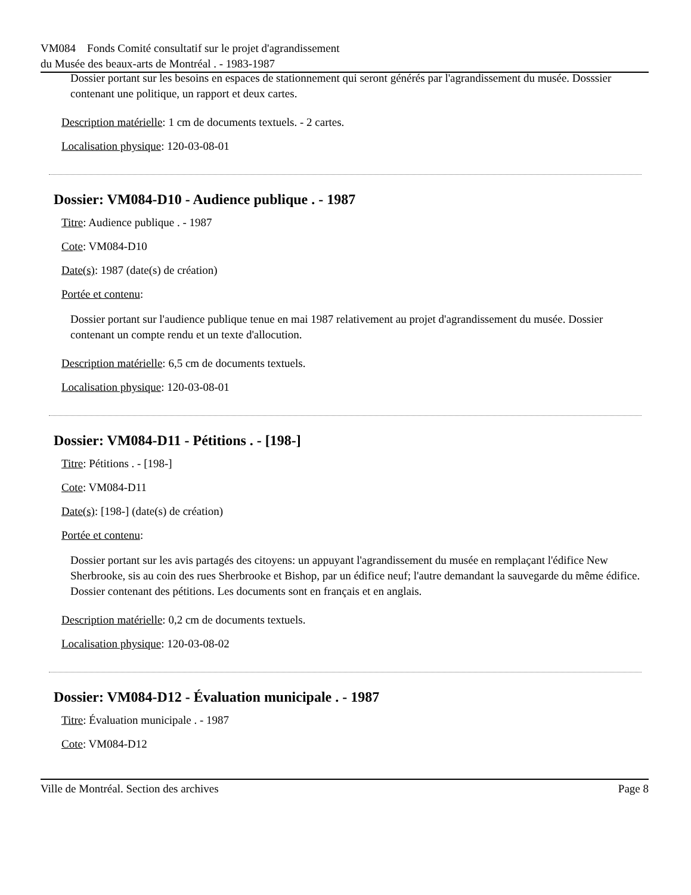VM084 Fonds Comité consultatif sur le projet d'agrandissement
du Musée des beaux-arts de Montréal . - 1983-1987
Dossier portant sur les besoins en espaces de stationnement qui seront générés par l'agrandissement du musée. Dosssier contenant une politique, un rapport et deux cartes.
Description matérielle: 1 cm de documents textuels. - 2 cartes.
Localisation physique: 120-03-08-01
Dossier: VM084-D10 - Audience publique . - 1987
Titre: Audience publique . - 1987
Cote: VM084-D10
Date(s): 1987 (date(s) de création)
Portée et contenu:
Dossier portant sur l'audience publique tenue en mai 1987 relativement au projet d'agrandissement du musée. Dossier contenant un compte rendu et un texte d'allocution.
Description matérielle: 6,5 cm de documents textuels.
Localisation physique: 120-03-08-01
Dossier: VM084-D11 - Pétitions . - [198-]
Titre: Pétitions . - [198-]
Cote: VM084-D11
Date(s): [198-] (date(s) de création)
Portée et contenu:
Dossier portant sur les avis partagés des citoyens: un appuyant l'agrandissement du musée en remplaçant l'édifice New Sherbrooke, sis au coin des rues Sherbrooke et Bishop, par un édifice neuf; l'autre demandant la sauvegarde du même édifice. Dossier contenant des pétitions. Les documents sont en français et en anglais.
Description matérielle: 0,2 cm de documents textuels.
Localisation physique: 120-03-08-02
Dossier: VM084-D12 - Évaluation municipale . - 1987
Titre: Évaluation municipale . - 1987
Cote: VM084-D12
Ville de Montréal. Section des archives Page 8